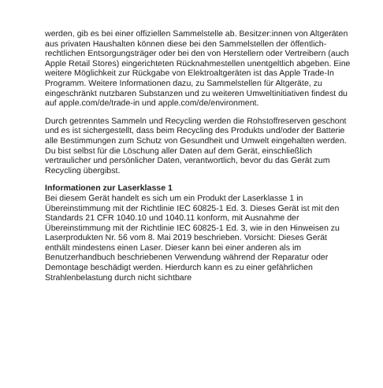werden, gib es bei einer offiziellen Sammelstelle ab. Besitzer:innen von Altgeräten aus privaten Haushalten können diese bei den Sammelstellen der öffentlich-rechtlichen Entsorgungsträger oder bei den von Herstellern oder Vertreibern (auch Apple Retail Stores) eingerichteten Rücknahmestellen unentgeltlich abgeben. Eine weitere Möglichkeit zur Rückgabe von Elektroaltgeräten ist das Apple Trade-In Programm. Weitere Informationen dazu, zu Sammelstellen für Altgeräte, zu eingeschränkt nutzbaren Substanzen und zu weiteren Umweltinitiativen findest du auf apple.com/de/trade-in und apple.com/de/environment.
Durch getrenntes Sammeln und Recycling werden die Rohstoffreserven geschont und es ist sichergestellt, dass beim Recycling des Produkts und/oder der Batterie alle Bestimmungen zum Schutz von Gesundheit und Umwelt eingehalten werden. Du bist selbst für die Löschung aller Daten auf dem Gerät, einschließlich vertraulicher und persönlicher Daten, verantwortlich, bevor du das Gerät zum Recycling übergibst.
Informationen zur Laserklasse 1
Bei diesem Gerät handelt es sich um ein Produkt der Laserklasse 1 in Übereinstimmung mit der Richtlinie IEC 60825-1 Ed. 3. Dieses Gerät ist mit den Standards 21 CFR 1040.10 und 1040.11 konform, mit Ausnahme der Übereinstimmung mit der Richtlinie IEC 60825-1 Ed. 3, wie in den Hinweisen zu Laserprodukten Nr. 56 vom 8. Mai 2019 beschrieben. Vorsicht: Dieses Gerät enthält mindestens einen Laser. Dieser kann bei einer anderen als im Benutzerhandbuch beschriebenen Verwendung während der Reparatur oder Demontage beschädigt werden. Hierdurch kann es zu einer gefährlichen Strahlenbelastung durch nicht sichtbare